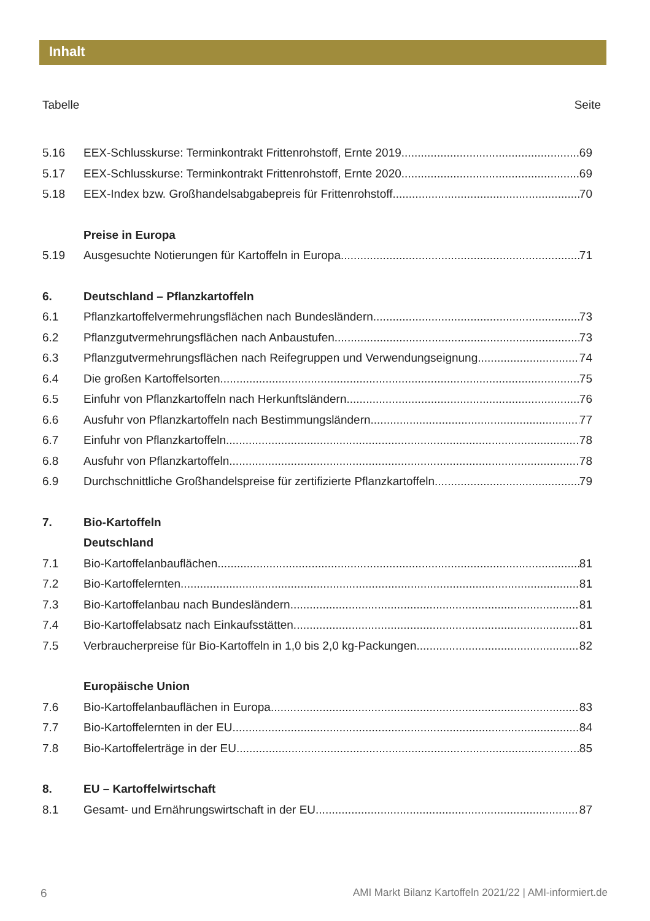Inhalt
Tabelle Seite
5.16 EEX-Schlusskurse: Terminkontrakt Frittenrohstoff, Ernte 2019 69
5.17 EEX-Schlusskurse: Terminkontrakt Frittenrohstoff, Ernte 2020 69
5.18 EEX-Index bzw. Großhandelsabgabepreis für Frittenrohstoff 70
Preise in Europa
5.19 Ausgesuchte Notierungen für Kartoffeln in Europa 71
6. Deutschland – Pflanzkartoffeln
6.1 Pflanzkartoffelvermehrungsflächen nach Bundesländern 73
6.2 Pflanzgutvermehrungsflächen nach Anbaustufen 73
6.3 Pflanzgutvermehrungsflächen nach Reifegruppen und Verwendungseignung 74
6.4 Die großen Kartoffelsorten 75
6.5 Einfuhr von Pflanzkartoffeln nach Herkunftsländern 76
6.6 Ausfuhr von Pflanzkartoffeln nach Bestimmungsländern 77
6.7 Einfuhr von Pflanzkartoffeln 78
6.8 Ausfuhr von Pflanzkartoffeln 78
6.9 Durchschnittliche Großhandelspreise für zertifizierte Pflanzkartoffeln 79
7. Bio-Kartoffeln
Deutschland
7.1 Bio-Kartoffelanbauflächen 81
7.2 Bio-Kartoffelernten. 81
7.3 Bio-Kartoffelanbau nach Bundesländern 81
7.4 Bio-Kartoffelabsatz nach Einkaufsstätten 81
7.5 Verbraucherpreise für Bio-Kartoffeln in 1,0 bis 2,0 kg-Packungen 82
Europäische Union
7.6 Bio-Kartoffelanbauflächen in Europa 83
7.7 Bio-Kartoffelernten in der EU 84
7.8 Bio-Kartoffelerträge in der EU. 85
8. EU – Kartoffelwirtschaft
8.1 Gesamt- und Ernährungswirtschaft in der EU 87
6 AMI Markt Bilanz Kartoffeln 2021/22 | AMI-informiert.de